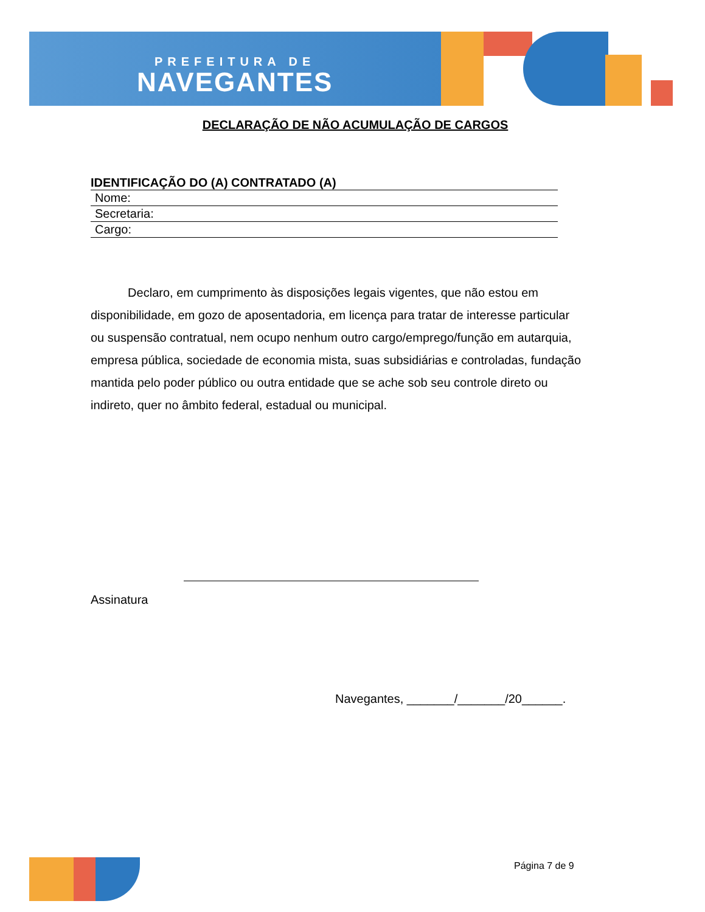PREFEITURA DE
NAVEGANTES
DECLARAÇÃO DE NÃO ACUMULAÇÃO DE CARGOS
IDENTIFICAÇÃO DO (A) CONTRATADO (A)
| Nome: |
| Secretaria: |
| Cargo: |
Declaro, em cumprimento às disposições legais vigentes, que não estou em disponibilidade, em gozo de aposentadoria, em licença para tratar de interesse particular ou suspensão contratual, nem ocupo nenhum outro cargo/emprego/função em autarquia, empresa pública, sociedade de economia mista, suas subsidiárias e controladas, fundação mantida pelo poder público ou outra entidade que se ache sob seu controle direto ou indireto, quer no âmbito federal, estadual ou municipal.
Assinatura
Navegantes, _______/_______/20______.
Página 7 de 9